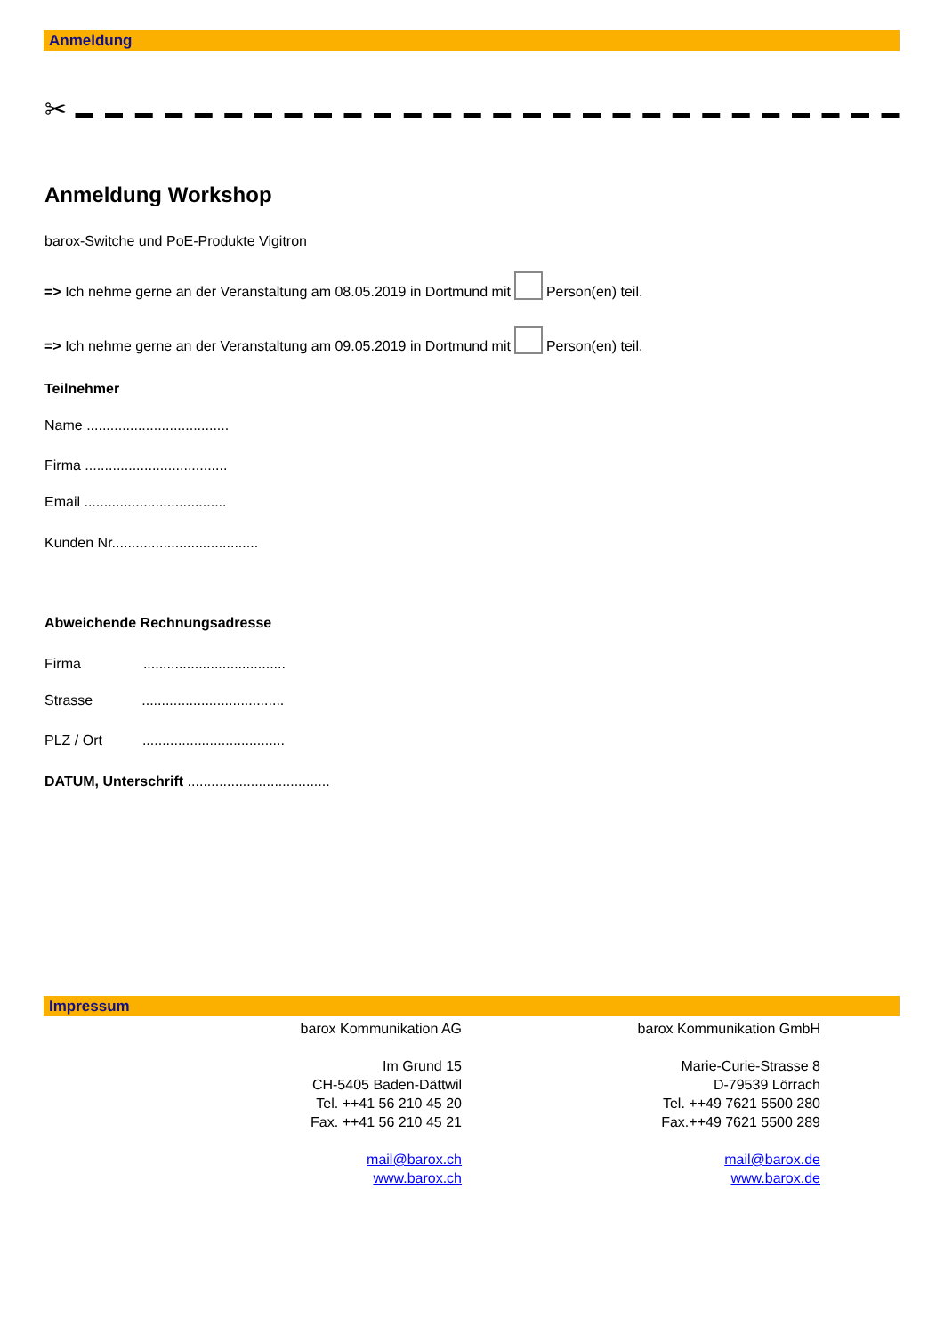Anmeldung
✂ ▬ ▬ ▬ ▬ ▬ ▬ ▬ ▬ ▬ ▬ ▬ ▬ ▬ ▬ ▬ ▬ ▬ ▬ ▬ ▬ ▬ ▬ ▬ ▬ ▬ ▬ ▬ ▬
Anmeldung Workshop
barox-Switche und PoE-Produkte Vigitron
=> Ich nehme gerne an der Veranstaltung am 08.05.2019 in Dortmund mit Person(en) teil.
=> Ich nehme gerne an der Veranstaltung am 09.05.2019 in Dortmund mit Person(en) teil.
Teilnehmer
Name ....................................
Firma ....................................
Email ....................................
Kunden Nr.....................................
Abweichende Rechnungsadresse
Firma....................................
Strasse....................................
PLZ / Ort....................................
DATUM, Unterschrift ....................................
Impressum
barox Kommunikation AG
Im Grund 15
CH-5405 Baden-Dättwil
Tel. ++41 56 210 45 20
Fax. ++41 56 210 45 21
mail@barox.ch
www.barox.ch
barox Kommunikation GmbH
Marie-Curie-Strasse 8
D-79539 Lörrach
Tel. ++49 7621 5500 280
Fax.++49 7621 5500 289
mail@barox.de
www.barox.de